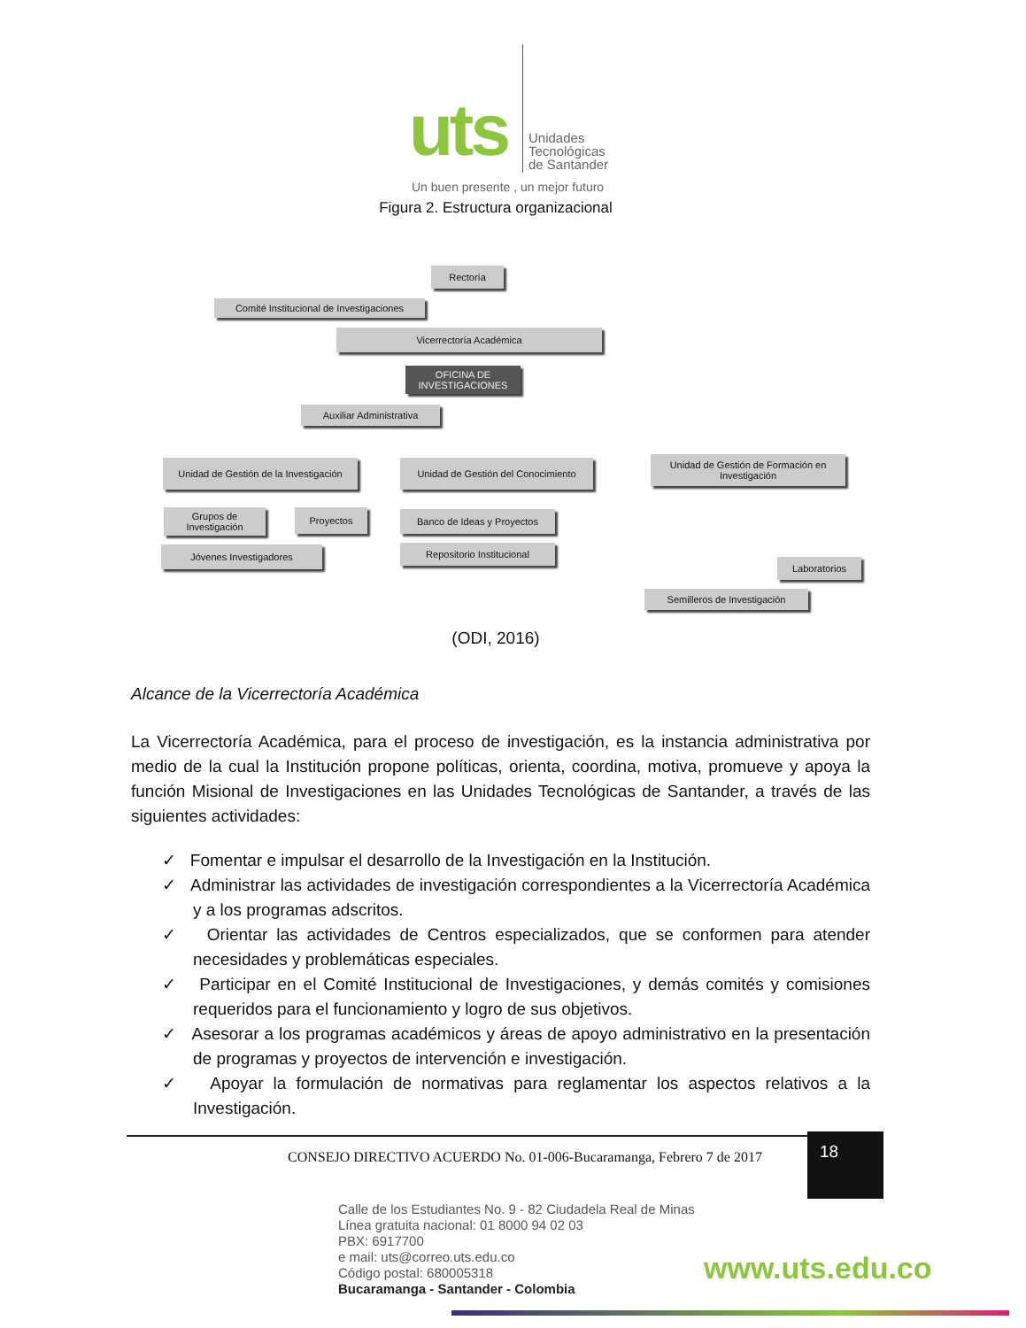uts
Unidades
Tecnológicas
de Santander
Un buen presente , un mejor futuro
Figura 2. Estructura organizacional
Rectoría
Comité Institucional de Investigaciones
Vicerrectoría Académica
OFICINA DE INVESTIGACIONES
Auxiliar Administrativa
Unidad de Gestión de la Investigación
Unidad de Gestión del Conocimiento
Unidad de Gestión de Formación en Investigación
Grupos de Investigación
Proyectos Banco de Ideas y Proyectos
Jóvenes Investigadores Repositorio Institucional
Laboratorios
Semilleros de Investigación
(ODI, 2016)
Alcance de la Vicerrectoría Académica
La Vicerrectoría Académica, para el proceso de investigación, es la instancia administrativa por medio de la cual la Institución propone políticas, orienta, coordina, motiva, promueve y apoya la función Misional de Investigaciones en las Unidades Tecnológicas de Santander, a través de las siguientes actividades:
✓ Fomentar e impulsar el desarrollo de la Investigación en la Institución.
✓ Administrar las actividades de investigación correspondientes a la Vicerrectoría Académica y a los programas adscritos.
✓ Orientar las actividades de Centros especializados, que se conformen para atender necesidades y problemáticas especiales.
✓ Participar en el Comité Institucional de Investigaciones, y demás comités y comisiones requeridos para el funcionamiento y logro de sus objetivos.
✓ Asesorar a los programas académicos y áreas de apoyo administrativo en la presentación de programas y proyectos de intervención e investigación.
✓ Apoyar la formulación de normativas para reglamentar los aspectos relativos a la Investigación.
CONSEJO DIRECTIVO ACUERDO No. 01-006-Bucaramanga, Febrero 7 de 2017
18
Calle de los Estudiantes No. 9 - 82 Ciudadela Real de Minas
Línea gratuita nacional: 01 8000 94 02 03
PBX: 6917700
e mail: uts@correo.uts.edu.co
Código postal: 680005318
Bucaramanga - Santander - Colombia
www.uts.edu.co